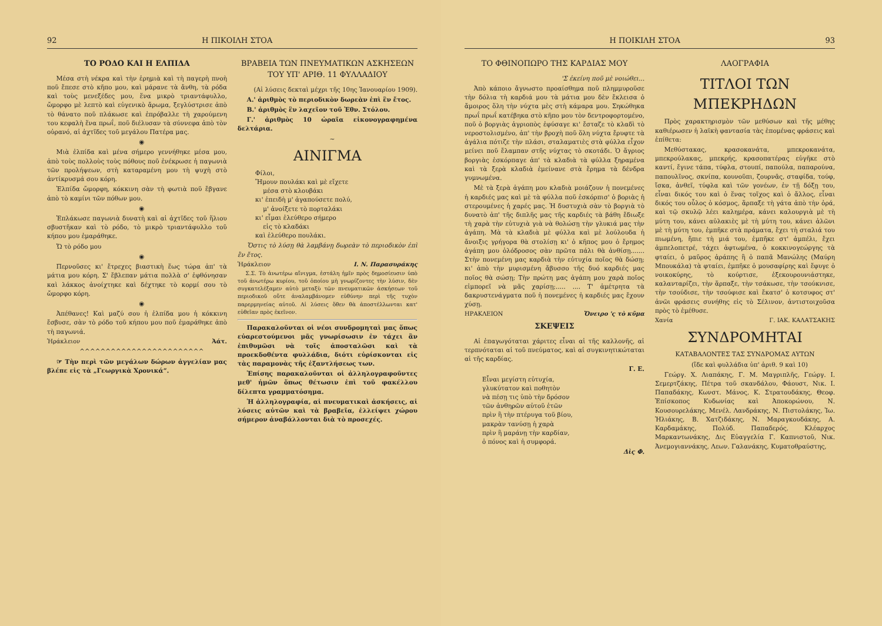92 Η ΠΙΚΟΙΛΗ ΣΤΟΑ
ΤΟ ΡΟΔΟ ΚΑΙ Η ΕΛΠΙΔΑ
Μέσα στὴ νέκρα καὶ τὴν ἐρημιὰ καὶ τὴ παγερὴ πνοὴ ποῦ ἔπεσε στὸ κῆπο μου, καὶ μάρανε τὰ ἄνθη, τὰ ρόδα καὶ τοὺς μενεξέδες μου, ἕνα μικρὸ τριαντάφυλλο, ὤμορφο μὲ λεπτὸ καὶ εὐγενικὸ ἄρωμα, ξεγλύστρισε ἀπὸ τὸ θάνατο ποῦ πλάκωσε καὶ ἐπρόβαλλε τὴ χαρούμενη του κεφαλὴ ἕνα πρωΐ, ποῦ διέλυσαν τὰ σύννεφα ἀπὸ τὸν οὐρανό, αἱ ἀχτῖδες τοῦ μεγάλου Πατέρα μας.
◉
Μιὰ ἐλπίδα καὶ μένα σήμερο γεννήθηκε μέσα μου, ἀπὸ τοὺς πολλοὺς τοὺς πόθους ποῦ ἐνέκρωσε ἡ παγωνιὰ τῶν προλήψεων, στὴ καταραμένη μου τὴ ψυχὴ στὸ ἀντίκρυσμά σου κόρη.
Ἐλπίδα ὤμορφη, κόκκινη σὰν τὴ φωτιὰ ποῦ ἔβγανε ἀπὸ τὸ καμίνι τῶν πόθων μου.
◉
Ἐπλάκωσε παγωνιὰ δυνατὴ καὶ αἱ ἀχτῖδες τοῦ ἥλιου σβυστῆκαν καὶ τὸ ρόδο, τὸ μικρὸ τριαντάφυλλο τοῦ κήπου μου ἐμαράθηκε.
Ὤ τὸ ρόδο μου
◉
Περνοῦσες κι' ἔτρεχες βιαστικὴ ἕως τώρα ἀπ' τὰ μάτια μου κόρη. Σ' ἔβλεπαν μάτια πολλὰ σ' ἐφθόνησαν καὶ λάκκος ἀνοίχτηκε καὶ δέχτηκε τὸ κορμί σου τὸ ὤμορφο κόρη.
◉
Ἀπέθανες! Καὶ μαζύ σου ἡ ἐλπίδα μου ἡ κόκκινη ἔσβυσε, σὰν τὸ ρόδο τοῦ κήπου μου ποῦ ἐμαράθηκε ἀπὸ τὴ παγωνιά.
Ἡράκλειον Ἀάτ.
^^^^^^^^^^^^^^^^^^^^^^^^
☞ Τὴν περὶ τῶν μεγάλων δώρων ἀγγελίαν μας βλέπε εἰς τὰ „Γεωργικὰ Χρονικά“.
ΒΡΑΒΕΙΑ ΤΩΝ ΠΝΕΥΜΑΤΙΚΩΝ ΑΣΚΗΣΕΩΝ
ΤΟΥ ΥΠ' ΑΡΙΘ. 11 ΦΥΛΛΑΔΙΟΥ
(Αἱ λύσεις δεκταὶ μέχρι τῆς 10ης Ἰανουαρίου 1909).
Α.' ἀριθμὸς τὸ περιοδικὸν δωρεὰν ἐπὶ ἓν ἔτος.
Β.' ἀριθμὸς ἓν λαχεῖον τοῦ Ἐθν. Στόλου.
Γ.' ἀριθμὸς 10 ὡραῖα εἰκονογραφημένα δελτάρια.
~
ΑΙΝΙΓΜΑ
Φίλοι,
Ἤμουν πουλάκι καὶ μὲ εἴχετε
μέσα στὸ κλουβάκι
κι' ἐπειδὴ μ' ἀγαπούσετε πολύ,
μ' ἀνοίξετε τὸ πορταλάκι
κι' εἶμαι ἐλεύθερο σήμερο
εἰς τὸ κλαδάκι
καὶ ἐλεύθερο πουλάκι.
Ὅστις τὸ λύσῃ θὰ λαμβάνῃ δωρεὰν τὸ περιοδικὸν ἐπὶ ἓν ἔτος.
Ἡράκλειον Ι. Ν. Παρασυράκης
Σ.Σ. Τὸ ἀνωτέρω αἴνιγμα, ἐστάλη ἡμῖν πρὸς δημοσίευσιν ὑπὸ τοῦ ἀνωτέρω κυρίου, τοῦ ὁποίου μὴ γνωρίζοντες τὴν λύσιν, δὲν συγκατελέξαμεν αὐτὸ μεταξὺ τῶν πνευματικῶν ἀσκήσεων τοῦ περιοδικοῦ οὔτε ἀναλαμβάνομεν εὐθύνην περὶ τῆς τυχὸν παρερμηνείας αὐτοῦ. Αἱ λύσεις ὅθεν θὰ ἀποστέλλωνται κατ' εὐθεῖαν πρὸς ἐκεῖνον.
Παρακαλοῦνται οἱ νέοι συνδρομηταὶ μας ὅπως εὐαρεστούμενοι μᾶς γνωρίσωσιν ἐν τάχει ἂν ἐπιθυμῶσι νὰ τοῖς ἀποσταλῶσι καὶ τὰ προεκδοθέντα φυλλάδια, διότι εὑρίσκονται εἰς τὰς παραμονὰς τῆς ἐξαντλήσεως των.
Ἐπίσης παρακαλοῦνται οἱ ἀλληλογραφοῦντες μεθ' ἡμῶν ὅπως θέτωσιν ἐπὶ τοῦ φακέλλου δίλεπτα γραμματόσημα.
Ἡ ἀλληλογραφία, αἱ πνευματικαὶ ἀσκήσεις, αἱ λύσεις αὐτῶν καὶ τὰ βραβεῖα, ἐλλείψει χώρου σήμερον ἀναβάλλονται διὰ τὸ προσεχές.
Η ΠΟΙΚΙΛΗ ΣΤΟΑ 93
ΤΟ ΦΘΙΝΟΠΩΡΟ ΤΗΣ ΚΑΡΔΙΑΣ ΜΟΥ
'Σ ἐκείνη ποῦ μὲ νοιώθει...
Ἀπὸ κάποιο ἄγνωστο προαίσθημα ποῦ πλημμυροῦσε τὴν δόλια τὴ καρδιά μου τὰ μάτια μου δὲν ἔκλεισα ὁ ἄμοιρος ὅλη τὴν νύχτα μὲς στὴ κάμαρα μου. Σηκώθηκα πρωΐ πρωΐ κατέβηκα στὸ κῆπο μου τὸν δεντροφορτομένο, ποῦ ὁ βοργιὰς ἀγριοπὸς ἐφύσαγε κι' ἔσταζε τὸ κλαδὶ τὸ νεροστολισμένο, ἀπ' τὴν βροχὴ ποῦ ὅλη νύχτα ἔρυφτε τὰ ἀγάλια πότιζε τὴν πλάσι, σταλαματιὲς στὰ φύλλα εἶχον μείνει ποῦ ἔλαμπαν στῆς νύχτας τὸ σκοτάδι. Ὁ ἄγριος βοργιὰς ἐσκόρπαγε ἀπ' τὰ κλαδιὰ τὰ φύλλα ξηραμένα καὶ τὰ ξερὰ κλαδιὰ ἐμείνανε στὰ ἔρημα τὰ δένδρα γυμνωμένα.
Μὲ τὰ ξερὰ ἀγάπη μου κλαδιὰ μοιάζουν ἡ πονεμένες ἡ καρδιές μας καὶ μὲ τὰ φύλλα ποῦ ἐσκόρπισ' ὁ βοριὰς ἡ στερουμένες ἡ χαρές μας. Ἡ δυστυχιὰ σὰν τὸ βοργιὰ τὸ δυνατὸ ἀπ' τῆς διπλῆς μας τῆς καρδιές τὰ βάθη ἔδιωξε τὴ χαρὰ τὴν εὐτυχιὰ γιὰ νὰ θολώσῃ τὴν γλυκιά μας τὴν ἀγάπη. Μὰ τὰ κλαδιὰ μὲ φύλλα καὶ μὲ λούλουδα ἡ ἄνοιξις γρήγορα θὰ στολίσῃ κι' ὁ κῆπος μου ὁ ἔρημος ἀγάπη μου ὁλόδροσος σὰν πρῶτα πάλι θὰ ἀνθίσῃ....... Στὴν πονεμένη μας καρδιὰ τὴν εὐτυχία ποῖος θὰ δώσῃ; κι' ἀπὸ τὴν μυρισμένη ἄβυσσο τῆς δυό καρδιές μας ποῖος θὰ σώσῃ; Τὴν πρώτη μας ἀγάπη μου χαρὰ ποῖος εἰμπορεῖ νὰ μᾶς χαρίσῃ;..... .... Τ' ἀμέτρητα τὰ δακρυστενάγματα ποῦ ἡ πονεμένες ἡ καρδιές μας ἔχουν χύσῃ.
ΗΡΑΚΛΕΙΟΝ Ὄνειρο 'ς τὸ κῦμα
ΣΚΕΨΕΙΣ
Αἱ ἐπαγωγόταται χάριτες εἶναι αἱ τῆς καλλονῆς, αἱ τερπνόταται αἱ τοῦ πνεύματος, καὶ αἱ συγκινητικώταται αἱ τῆς καρδίας.
Γ. Ε.
Εἶναι μεγίστη εὐτυχία,
γλυκύτατον καὶ ποθητὸν
νὰ πέσῃ τις ὑπὸ τὴν δρόσον
τῶν ἀνθηρῶν αὐτοῦ ἐτῶν
πρὶν ἢ τὴν πτέρυγα τοῦ βίου,
μακρὰν τανύσῃ ἡ χαρὰ
πρὶν ἢ μαράνῃ τὴν καρδίαν,
ὁ πόνος καὶ ἡ συμφορά.
Δὶς Φ.
ΛΑΟΓΡΑΦΙΑ
ΤΙΤΛΟΙ ΤΩΝ ΜΠΕΚΡΗΔΩΝ
Πρὸς χαρακτηρισμὸν τῶν μεθύσων καὶ τῆς μέθης καθιέρωσεν ἡ λαϊκὴ φαντασία τὰς ἑπομένας φράσεις καὶ ἐπίθετα:
Μεθύστακας, κρασοκανάτα, μπεκροκανάτα, μπεκρούλακας, μπεκρής, κρασοπατέρας εὐγῆκε στὸ καντί, ἔγινε τάπα, τύφλα, στουπί, παπούλα, παπαρούνα, παπουλῖνος, σκνίπα, κουνοῦπι, ζουρνᾶς, σταφίδα, τούφ, ἴσκα, ἀνθεῖ, τύφλα καὶ τῶν γονέων, ἐν τῇ δόξῃ του, εἶναι δικός του καὶ ὁ ἕνας τοῖχος καὶ ὁ ἄλλος, εἶναι δικός του οὗλος ὁ κόσμος, ἅρπαξε τὴ γάτα ἀπὸ τὴν ὀρά, καὶ τῷ σκυλῷ λέει καλημέρα, κάνει καλουργιὰ μὲ τὴ μύτη του, κάνει αὐλακιὲς μὲ τὴ μύτη του, κάνει ἀλῶνι μὲ τὴ μύτη του, ἐμπῆκε στὰ πράματα, ἔχει τὴ σταλιά του πιωμένη, ἤπιε τὴ μιά του, ἐμπῆκε στ' ἀμπέλι, ἔχει ἀμπελοπετρέ, τάχει ἀφτωμένα, ὁ κοκκινογεώργης τὰ φταίει, ὁ μαῦρος ἀράπης ἢ ὁ παπᾶ Μανώλης (Μαύρη Μπουκάλα) τὰ φταίει, ἐμπῆκε ὁ μουσαφίρης καὶ ἔφυγε ὁ νοικοκύρης, τὸ κούρτισε, ἐξεκουρουνιάστηκε, καλανταρίζει, τὴν ἅρπαξε, τὴν τσάκωσε, τὴν τσούκνισε, τὴν τσούδισε, τὴν τσούφισε καὶ ἔκατσ' ὁ κοτσυφος στ' ἀνῶι φράσεις συνήθης εἰς τὸ Σέλινον, ἀντιστοιχοῦσα πρὸς τὸ ἐμέθυσε.
Χανία Γ. ΙΑΚ. ΚΑΛΑΤΣΑΚΗΣ
ΣΥΝΔΡΟΜΗΤΑΙ
ΚΑΤΑΒΑΛΟΝΤΕΣ ΤΑΣ ΣΥΝΔΡΟΜΑΣ ΑΥΤΩΝ
(ἴδε καὶ φυλλάδια ὑπ' ἀριθ. 9 καὶ 10)
Γεώργ. Χ. Λιαπάκης, Γ. Μ. Μαγριπλῆς, Γεώργ. Ι. Σεμερτζάκης, Πέτρα τοῦ σκανδάλου, Φάουστ, Νικ. Ι. Παπαδάκης, Κωνστ. Μάνος, Κ. Στρατουδάκης, Θεοφ. Ἐπίσκοπος Κυδωνίας καὶ Ἀποκορώνου, Ν. Κουσουρελάκης, Μενέλ. Λανδράκης, Ν. Πιστολάκης, Ἰω. Ἠλιάκης, Β. Χατζιδάκης, Ν. Μαραγκουδάκης, Α. Καρδαμάκης, Πολύδ. Παπαδερός, Κλέαρχος Μαρκαντωνάκης, Δις Εὐαγγελία Γ. Καπνιστοῦ, Νικ. Ἀνεμογιαννάκης, Λεων. Γαλανάκης, Κυματοθραύστης,